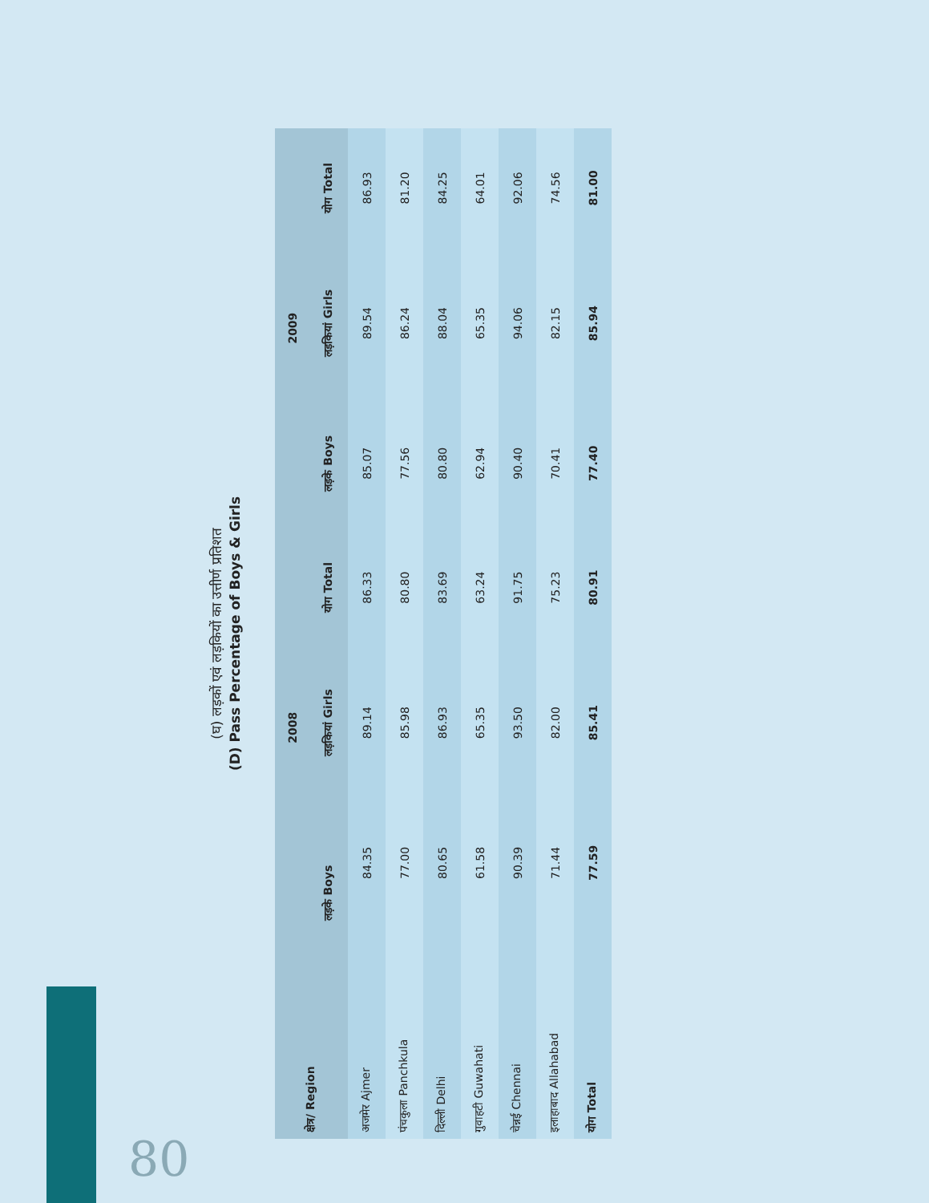(घ) लड़कों एवं लड़कियों का उत्तीर्ण प्रतिशत
(D) Pass Percentage of Boys & Girls
| क्षेत्र/ Region | 2008 | | | 2009 | | |
| --- | --- | --- | --- | --- | --- | --- |
| | लड़के Boys | लड़कियां Girls | योग Total | लड़के Boys | लड़कियां Girls | योग Total |
| अजमेर Ajmer | 84.35 | 89.14 | 86.33 | 85.07 | 89.54 | 86.93 |
| पंचकुला Panchkula | 77.00 | 85.98 | 80.80 | 77.56 | 86.24 | 81.20 |
| दिल्ली Delhi | 80.65 | 86.93 | 83.69 | 80.80 | 88.04 | 84.25 |
| गुवाहटी Guwahati | 61.58 | 65.35 | 63.24 | 62.94 | 65.35 | 64.01 |
| चेन्नई Chennai | 90.39 | 93.50 | 91.75 | 90.40 | 94.06 | 92.06 |
| इलाहाबाद Allahabad | 71.44 | 82.00 | 75.23 | 70.41 | 82.15 | 74.56 |
| योग Total | 77.59 | 85.41 | 80.91 | 77.40 | 85.94 | 81.00 |
80